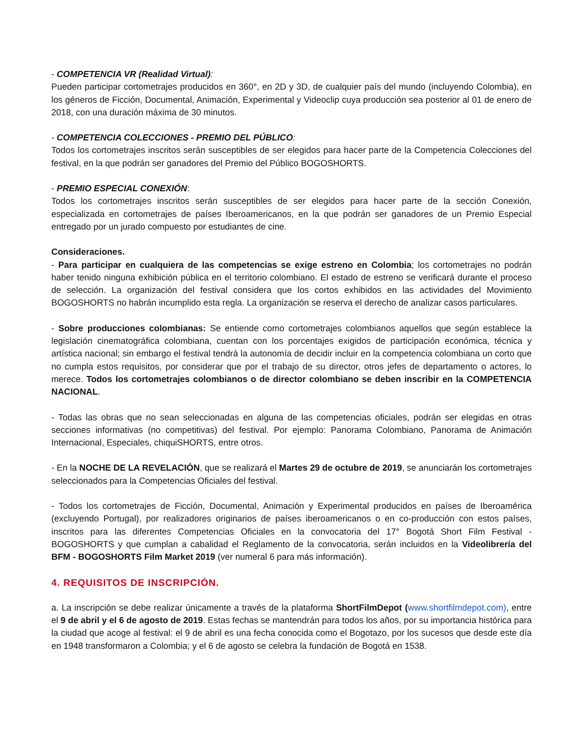- COMPETENCIA VR (Realidad Virtual):
Pueden participar cortometrajes producidos en 360°, en 2D y 3D, de cualquier país del mundo (incluyendo Colombia), en los géneros de Ficción, Documental, Animación, Experimental y Videoclip cuya producción sea posterior al 01 de enero de 2018, con una duración máxima de 30 minutos.
- COMPETENCIA COLECCIONES - PREMIO DEL PÚBLICO:
Todos los cortometrajes inscritos serán susceptibles de ser elegidos para hacer parte de la Competencia Colecciones del festival, en la que podrán ser ganadores del Premio del Público BOGOSHORTS.
- PREMIO ESPECIAL CONEXIÓN:
Todos los cortometrajes inscritos serán susceptibles de ser elegidos para hacer parte de la sección Conexión, especializada en cortometrajes de países Iberoamericanos, en la que podrán ser ganadores de un Premio Especial entregado por un jurado compuesto por estudiantes de cine.
Consideraciones.
- Para participar en cualquiera de las competencias se exige estreno en Colombia; los cortometrajes no podrán haber tenido ninguna exhibición pública en el territorio colombiano. El estado de estreno se verificará durante el proceso de selección. La organización del festival considera que los cortos exhibidos en las actividades del Movimiento BOGOSHORTS no habrán incumplido esta regla. La organización se reserva el derecho de analizar casos particulares.
- Sobre producciones colombianas: Se entiende como cortometrajes colombianos aquellos que según establece la legislación cinematográfica colombiana, cuentan con los porcentajes exigidos de participación económica, técnica y artística nacional; sin embargo el festival tendrá la autonomía de decidir incluir en la competencia colombiana un corto que no cumpla estos requisitos, por considerar que por el trabajo de su director, otros jefes de departamento o actores, lo merece. Todos los cortometrajes colombianos o de director colombiano se deben inscribir en la COMPETENCIA NACIONAL.
- Todas las obras que no sean seleccionadas en alguna de las competencias oficiales, podrán ser elegidas en otras secciones informativas (no competitivas) del festival. Por ejemplo: Panorama Colombiano, Panorama de Animación Internacional, Especiales, chiquiSHORTS, entre otros.
- En la NOCHE DE LA REVELACIÓN, que se realizará el Martes 29 de octubre de 2019, se anunciarán los cortometrajes seleccionados para la Competencias Oficiales del festival.
- Todos los cortometrajes de Ficción, Documental, Animación y Experimental producidos en países de Iberoamérica (excluyendo Portugal), por realizadores originarios de países iberoamericanos o en co-producción con estos países, inscritos para las diferentes Competencias Oficiales en la convocatoria del 17° Bogotá Short Film Festival - BOGOSHORTS y que cumplan a cabalidad el Reglamento de la convocatoria, serán incluidos en la Videolibrería del BFM - BOGOSHORTS Film Market 2019 (ver numeral 6 para más información).
4. REQUISITOS DE INSCRIPCIÓN.
a. La inscripción se debe realizar únicamente a través de la plataforma ShortFilmDepot (www.shortfilmdepot.com), entre el 9 de abril y el 6 de agosto de 2019. Estas fechas se mantendrán para todos los años, por su importancia histórica para la ciudad que acoge al festival: el 9 de abril es una fecha conocida como el Bogotazo, por los sucesos que desde este día en 1948 transformaron a Colombia; y el 6 de agosto se celebra la fundación de Bogotá en 1538.